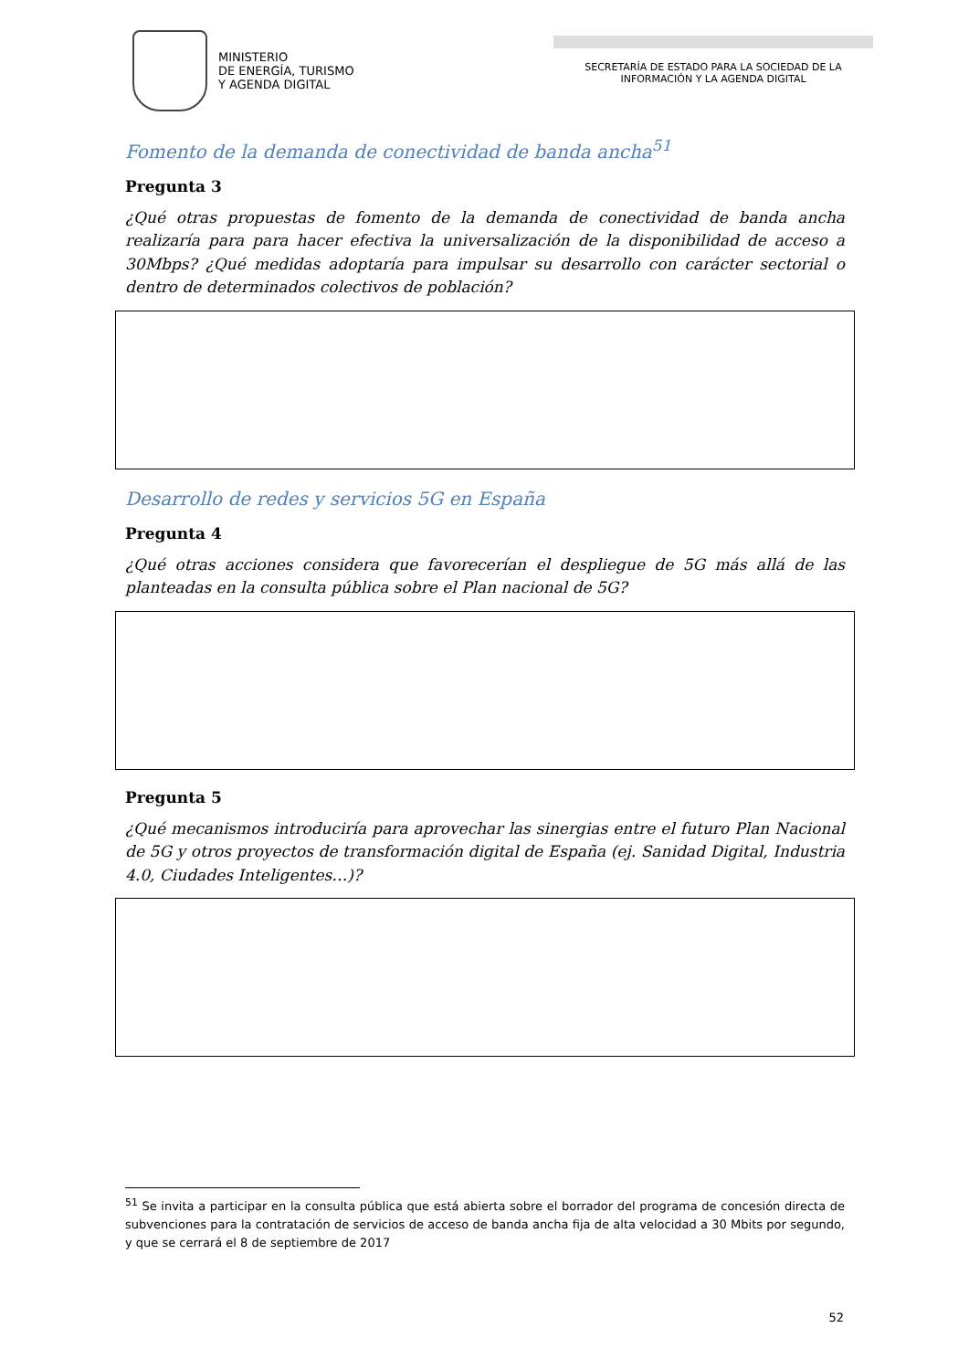MINISTERIO
DE ENERGÍA, TURISMO
Y AGENDA DIGITAL
SECRETARÍA DE ESTADO PARA LA SOCIEDAD DE LA
INFORMACIÓN Y LA AGENDA DIGITAL
Fomento de la demanda de conectividad de banda ancha<sup>51</sup>
Pregunta 3
¿Qué otras propuestas de fomento de la demanda de conectividad de banda ancha realizaría para para hacer efectiva la universalización de la disponibilidad de acceso a 30Mbps? ¿Qué medidas adoptaría para impulsar su desarrollo con carácter sectorial o dentro de determinados colectivos de población?
Desarrollo de redes y servicios 5G en España
Pregunta 4
¿Qué otras acciones considera que favorecerían el despliegue de 5G más allá de las planteadas en la consulta pública sobre el Plan nacional de 5G?
Pregunta 5
¿Qué mecanismos introduciría para aprovechar las sinergias entre el futuro Plan Nacional de 5G y otros proyectos de transformación digital de España (ej. Sanidad Digital, Industria 4.0, Ciudades Inteligentes…)?
<sup>51</sup> Se invita a participar en la consulta pública que está abierta sobre el borrador del programa de concesión directa de subvenciones para la contratación de servicios de acceso de banda ancha fija de alta velocidad a 30 Mbits por segundo, y que se cerrará el 8 de septiembre de 2017
52